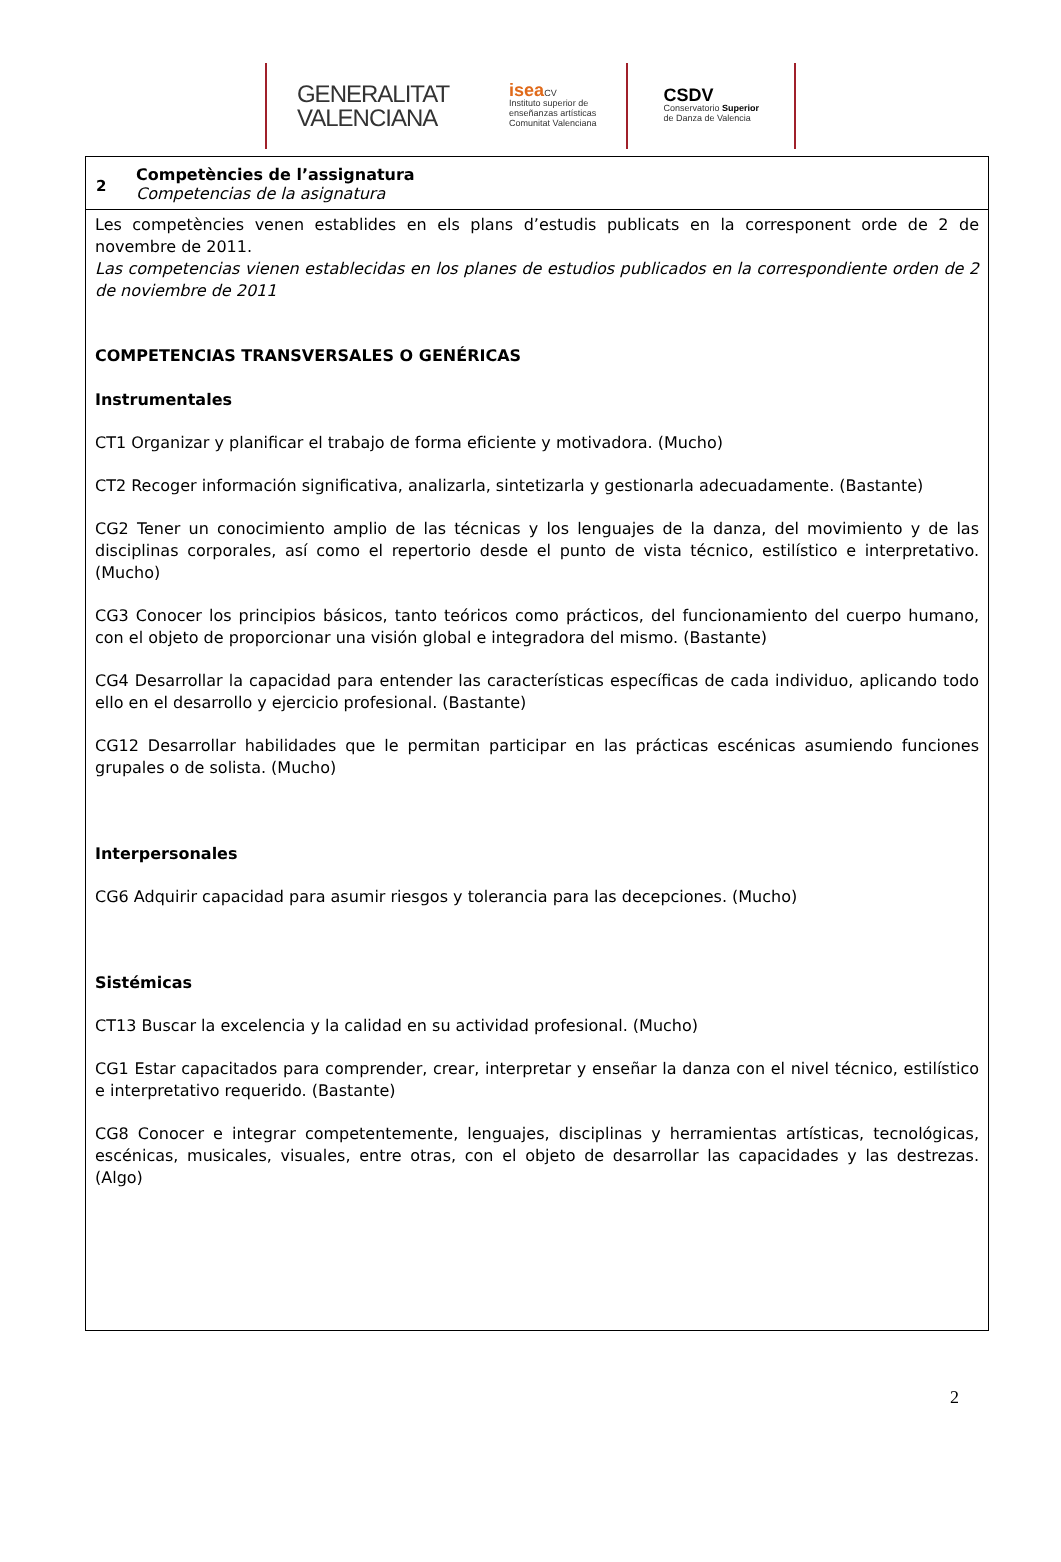GENERALITAT
VALENCIANA
isea CV
Instituto superior de
enseñanzas artísticas
Comunitat Valenciana
CSDV
Conservatorio Superior
de Danza de Valencia
| 2 | Competències de l’assignatura Competencias de la asignatura |
| Les competències venen establides en els plans d’estudis publicats en la corresponent orde de 2 de novembre de 2011. Las competencias vienen establecidas en los planes de estudios publicados en la correspondiente orden de 2 de noviembre de 2011 COMPETENCIAS TRANSVERSALES O GENÉRICAS Instrumentales CT1 Organizar y planificar el trabajo de forma eficiente y motivadora. (Mucho) CT2 Recoger información significativa, analizarla, sintetizarla y gestionarla adecuadamente. (Bastante) CG2 Tener un conocimiento amplio de las técnicas y los lenguajes de la danza, del movimiento y de las disciplinas corporales, así como el repertorio desde el punto de vista técnico, estilístico e interpretativo. (Mucho) CG3 Conocer los principios básicos, tanto teóricos como prácticos, del funcionamiento del cuerpo humano, con el objeto de proporcionar una visión global e integradora del mismo. (Bastante) CG4 Desarrollar la capacidad para entender las características específicas de cada individuo, aplicando todo ello en el desarrollo y ejercicio profesional. (Bastante) CG12 Desarrollar habilidades que le permitan participar en las prácticas escénicas asumiendo funciones grupales o de solista. (Mucho) Interpersonales CG6 Adquirir capacidad para asumir riesgos y tolerancia para las decepciones. (Mucho) Sistémicas CT13 Buscar la excelencia y la calidad en su actividad profesional. (Mucho) CG1 Estar capacitados para comprender, crear, interpretar y enseñar la danza con el nivel técnico, estilístico e interpretativo requerido. (Bastante) CG8 Conocer e integrar competentemente, lenguajes, disciplinas y herramientas artísticas, tecnológicas, escénicas, musicales, visuales, entre otras, con el objeto de desarrollar las capacidades y las destrezas. (Algo) | |
2